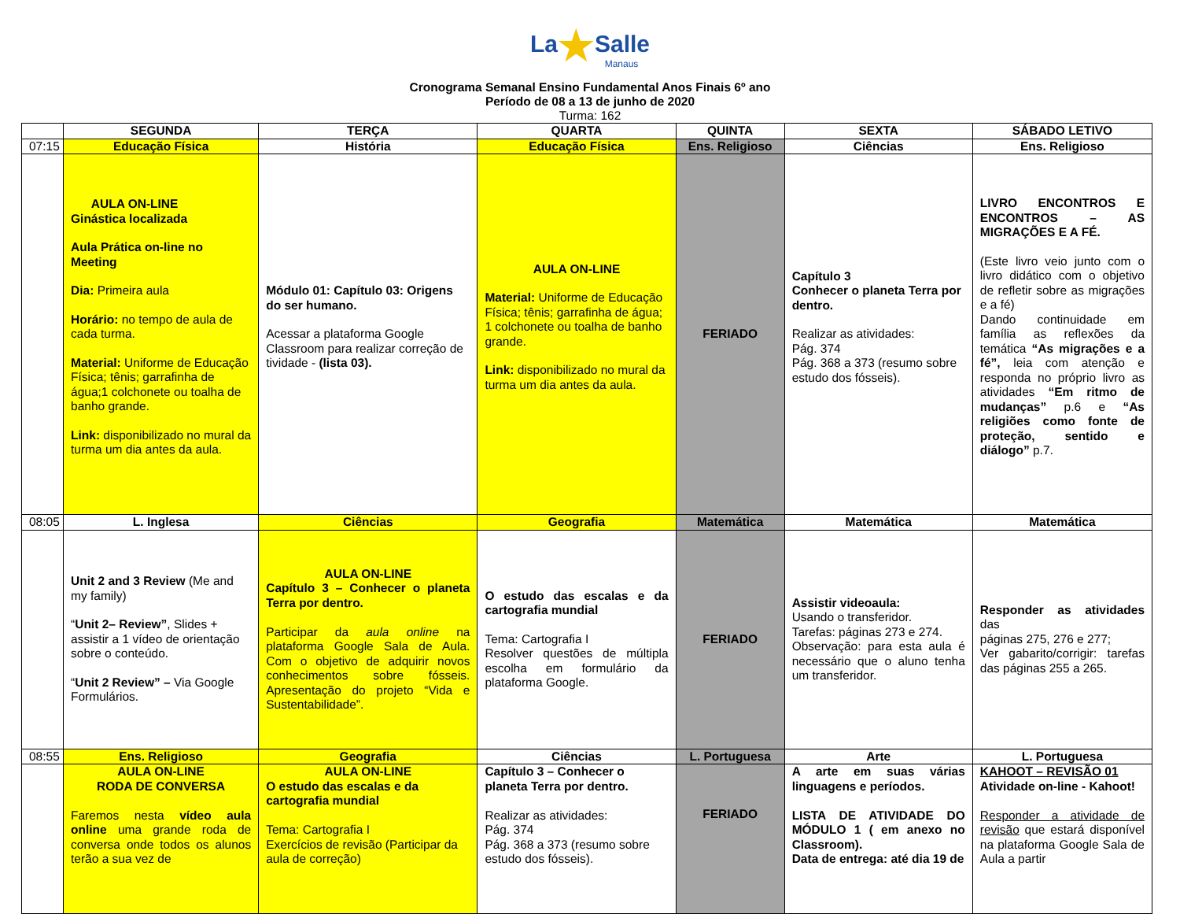La★Salle
Manaus
Cronograma Semanal Ensino Fundamental Anos Finais 6º ano
Período de 08 a 13 de junho de 2020
Turma: 162
| | SEGUNDA | TERÇA | QUARTA | QUINTA | SEXTA | SÁBADO LETIVO |
| --- | --- | --- | --- | --- | --- | --- |
| 07:15 | Educação Física | História | Educação Física | Ens. Religioso | Ciências | Ens. Religioso |
| | AULA ON-LINE Ginástica localizada Aula Prática on-line no Meeting Dia: Primeira aula Horário: no tempo de aula de cada turma. Material: Uniforme de Educação Física; tênis; garrafinha de água;1 colchonete ou toalha de banho grande. Link: disponibilizado no mural da turma um dia antes da aula. | Módulo 01: Capítulo 03: Origens do ser humano. Acessar a plataforma Google Classroom para realizar correção de tividade - (lista 03). | AULA ON-LINE Material: Uniforme de Educação Física; tênis; garrafinha de água; 1 colchonete ou toalha de banho grande. Link: disponibilizado no mural da turma um dia antes da aula. | FERIADO | Capítulo 3 Conhecer o planeta Terra por dentro. Realizar as atividades: Pág. 374 Pág. 368 a 373 (resumo sobre estudo dos fósseis). | LIVRO ENCONTROS E ENCONTROS – AS MIGRAÇÕES E A FÉ. (Este livro veio junto com o livro didático com o objetivo de refletir sobre as migrações e a fé) Dando continuidade em família as reflexões da temática “As migrações e a fé”, leia com atenção e responda no próprio livro as atividades “Em ritmo de mudanças” p.6 e “As religiões como fonte de proteção, sentido e diálogo” p.7. |
| 08:05 | L. Inglesa | Ciências | Geografia | Matemática | Matemática | Matemática |
| | Unit 2 and 3 Review (Me and my family) “ Unit 2– Review” , Slides + assistir a 1 vídeo de orientação sobre o conteúdo. “ Unit 2 Review” – Via Google Formulários. | AULA ON-LINE Capítulo 3 – Conhecer o planeta Terra por dentro. Participar da aula online na plataforma Google Sala de Aula. Com o objetivo de adquirir novos conhecimentos sobre fósseis. Apresentação do projeto “Vida e Sustentabilidade”. | O estudo das escalas e da cartografia mundial Tema: Cartografia I Resolver questões de múltipla escolha em formulário da plataforma Google. | FERIADO | Assistir videoaula: Usando o transferidor. Tarefas: páginas 273 e 274. Observação: para esta aula é necessário que o aluno tenha um transferidor. | Responder as atividades das páginas 275, 276 e 277; Ver gabarito/corrigir: tarefas das páginas 255 a 265. |
| 08:55 | Ens. Religioso | Geografia | Ciências | L. Portuguesa | Arte | L. Portuguesa |
| | AULA ON-LINE RODA DE CONVERSA Faremos nesta vídeo aula online uma grande roda de conversa onde todos os alunos terão a sua vez de | AULA ON-LINE O estudo das escalas e da cartografia mundial Tema: Cartografia I Exercícios de revisão (Participar da aula de correção) | Capítulo 3 – Conhecer o planeta Terra por dentro. Realizar as atividades: Pág. 374 Pág. 368 a 373 (resumo sobre estudo dos fósseis). | FERIADO | A arte em suas várias linguagens e períodos. LISTA DE ATIVIDADE DO MÓDULO 1 ( em anexo no Classroom). Data de entrega: até dia 19 de | KAHOOT – REVISÃO 01 Atividade on-line - Kahoot! Responder a atividade de revisão que estará disponível na plataforma Google Sala de Aula a partir |